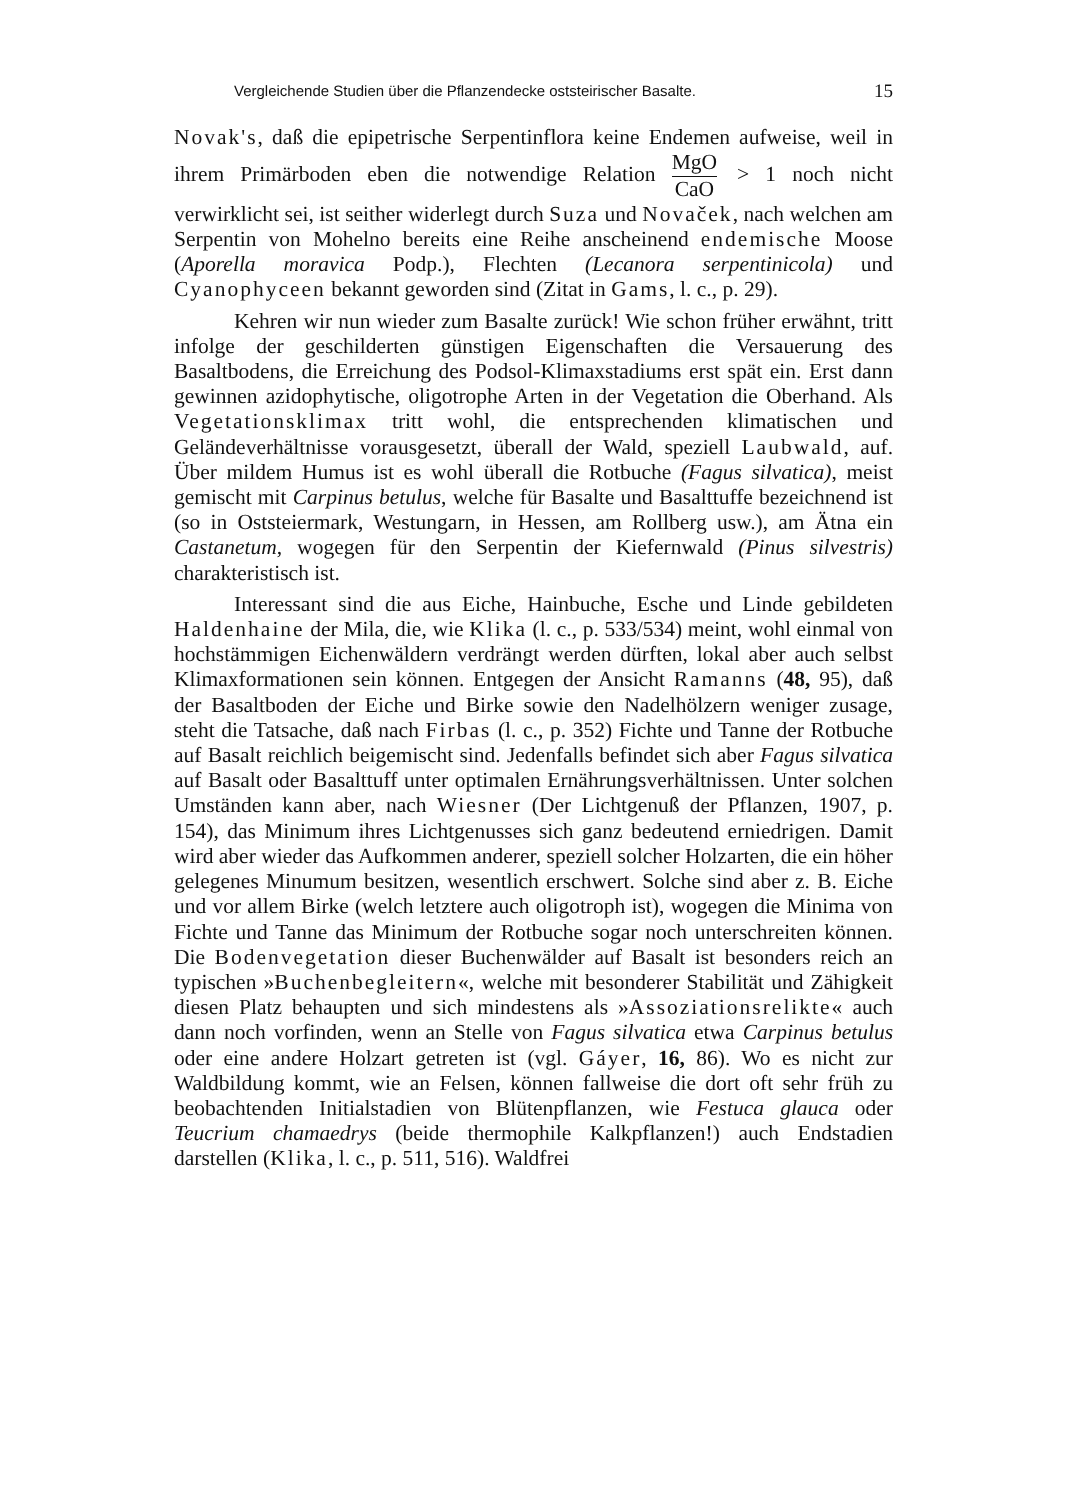Vergleichende Studien über die Pflanzendecke oststeirischer Basalte. 15
Novak's, daß die epipetrische Serpentinflora keine Endemen aufweise, weil in ihrem Primärboden eben die notwendige Relation MgO CaO > 1 noch nicht verwirklicht sei, ist seither widerlegt durch Suza und Novaček, nach welchen am Serpentin von Mohelno bereits eine Reihe anscheinend endemische Moose (Aporella moravica Podp.), Flechten (Lecanora serpentinicola) und Cyanophyceen bekannt geworden sind (Zitat in Gams, l. c., p. 29).
Kehren wir nun wieder zum Basalte zurück! Wie schon früher erwähnt, tritt infolge der geschilderten günstigen Eigenschaften die Versauerung des Basaltbodens, die Erreichung des Podsol-Klimaxstadiums erst spät ein. Erst dann gewinnen azidophytische, oligotrophe Arten in der Vegetation die Oberhand. Als Vegetationsklimax tritt wohl, die entsprechenden klimatischen und Geländeverhältnisse vorausgesetzt, überall der Wald, speziell Laubwald, auf. Über mildem Humus ist es wohl überall die Rotbuche (Fagus silvatica), meist gemischt mit Carpinus betulus, welche für Basalte und Basalttuffe bezeichnend ist (so in Oststeiermark, Westungarn, in Hessen, am Rollberg usw.), am Ätna ein Castanetum, wogegen für den Serpentin der Kiefernwald (Pinus silvestris) charakteristisch ist.
Interessant sind die aus Eiche, Hainbuche, Esche und Linde gebildeten Haldenhaine der Mila, die, wie Klika (l. c., p. 533/534) meint, wohl einmal von hochstämmigen Eichenwäldern verdrängt werden dürften, lokal aber auch selbst Klimaxformationen sein können. Entgegen der Ansicht Ramanns (48, 95), daß der Basaltboden der Eiche und Birke sowie den Nadelhölzern weniger zusage, steht die Tatsache, daß nach Firbas (l. c., p. 352) Fichte und Tanne der Rotbuche auf Basalt reichlich beigemischt sind. Jedenfalls befindet sich aber Fagus silvatica auf Basalt oder Basalttuff unter optimalen Ernährungsverhältnissen. Unter solchen Umständen kann aber, nach Wiesner (Der Lichtgenuß der Pflanzen, 1907, p. 154), das Minimum ihres Lichtgenusses sich ganz bedeutend erniedrigen. Damit wird aber wieder das Aufkommen anderer, speziell solcher Holzarten, die ein höher gelegenes Minumum besitzen, wesentlich erschwert. Solche sind aber z. B. Eiche und vor allem Birke (welch letztere auch oligotroph ist), wogegen die Minima von Fichte und Tanne das Minimum der Rotbuche sogar noch unterschreiten können. Die Bodenvegetation dieser Buchenwälder auf Basalt ist besonders reich an typischen »Buchenbegleitern«, welche mit besonderer Stabilität und Zähigkeit diesen Platz behaupten und sich mindestens als »Assoziationsrelikte« auch dann noch vorfinden, wenn an Stelle von Fagus silvatica etwa Carpinus betulus oder eine andere Holzart getreten ist (vgl. Gáyer, 16, 86). Wo es nicht zur Waldbildung kommt, wie an Felsen, können fallweise die dort oft sehr früh zu beobachtenden Initialstadien von Blütenpflanzen, wie Festuca glauca oder Teucrium chamaedrys (beide thermophile Kalkpflanzen!) auch Endstadien darstellen (Klika, l. c., p. 511, 516). Waldfrei